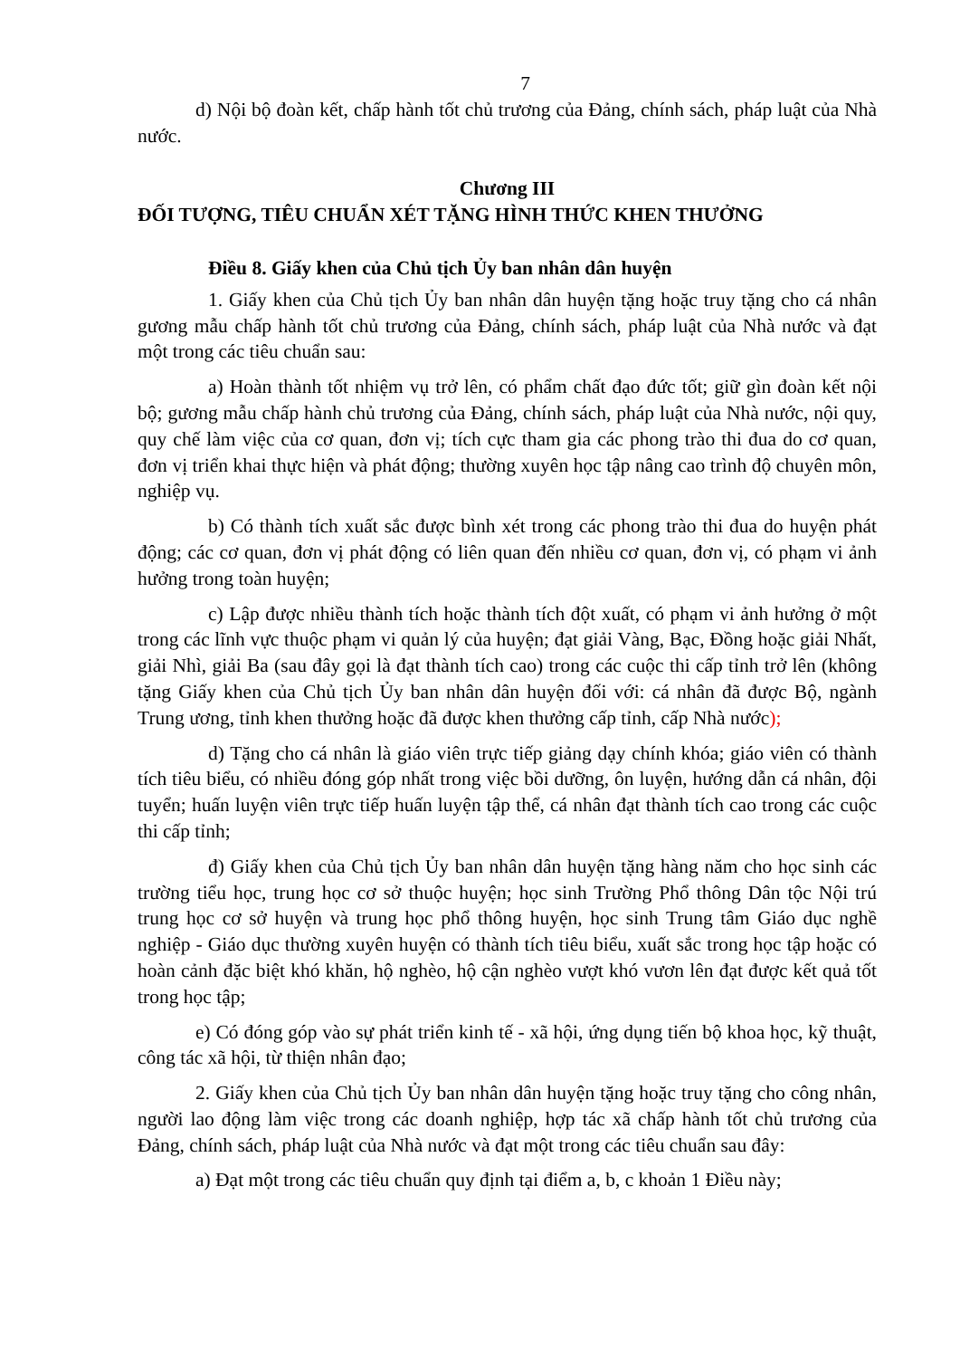7
d) Nội bộ đoàn kết, chấp hành tốt chủ trương của Đảng, chính sách, pháp luật của Nhà nước.
Chương III
ĐỐI TƯỢNG, TIÊU CHUẨN XÉT TẶNG HÌNH THỨC KHEN THƯỞNG
Điều 8. Giấy khen của Chủ tịch Ủy ban nhân dân huyện
1. Giấy khen của Chủ tịch Ủy ban nhân dân huyện tặng hoặc truy tặng cho cá nhân gương mẫu chấp hành tốt chủ trương của Đảng, chính sách, pháp luật của Nhà nước và đạt một trong các tiêu chuẩn sau:
a) Hoàn thành tốt nhiệm vụ trở lên, có phẩm chất đạo đức tốt; giữ gìn đoàn kết nội bộ; gương mẫu chấp hành chủ trương của Đảng, chính sách, pháp luật của Nhà nước, nội quy, quy chế làm việc của cơ quan, đơn vị; tích cực tham gia các phong trào thi đua do cơ quan, đơn vị triển khai thực hiện và phát động; thường xuyên học tập nâng cao trình độ chuyên môn, nghiệp vụ.
b) Có thành tích xuất sắc được bình xét trong các phong trào thi đua do huyện phát động; các cơ quan, đơn vị phát động có liên quan đến nhiều cơ quan, đơn vị, có phạm vi ảnh hưởng trong toàn huyện;
c) Lập được nhiều thành tích hoặc thành tích đột xuất, có phạm vi ảnh hưởng ở một trong các lĩnh vực thuộc phạm vi quản lý của huyện; đạt giải Vàng, Bạc, Đồng hoặc giải Nhất, giải Nhì, giải Ba (sau đây gọi là đạt thành tích cao) trong các cuộc thi cấp tỉnh trở lên (không tặng Giấy khen của Chủ tịch Ủy ban nhân dân huyện đối với: cá nhân đã được Bộ, ngành Trung ương, tỉnh khen thưởng hoặc đã được khen thưởng cấp tỉnh, cấp Nhà nước);
d) Tặng cho cá nhân là giáo viên trực tiếp giảng dạy chính khóa; giáo viên có thành tích tiêu biểu, có nhiều đóng góp nhất trong việc bồi dưỡng, ôn luyện, hướng dẫn cá nhân, đội tuyển; huấn luyện viên trực tiếp huấn luyện tập thể, cá nhân đạt thành tích cao trong các cuộc thi cấp tỉnh;
đ) Giấy khen của Chủ tịch Ủy ban nhân dân huyện tặng hàng năm cho học sinh các trường tiểu học, trung học cơ sở thuộc huyện; học sinh Trường Phổ thông Dân tộc Nội trú trung học cơ sở huyện và trung học phổ thông huyện, học sinh Trung tâm Giáo dục nghề nghiệp - Giáo dục thường xuyên huyện có thành tích tiêu biểu, xuất sắc trong học tập hoặc có hoàn cảnh đặc biệt khó khăn, hộ nghèo, hộ cận nghèo vượt khó vươn lên đạt được kết quả tốt trong học tập;
e) Có đóng góp vào sự phát triển kinh tế - xã hội, ứng dụng tiến bộ khoa học, kỹ thuật, công tác xã hội, từ thiện nhân đạo;
2. Giấy khen của Chủ tịch Ủy ban nhân dân huyện tặng hoặc truy tặng cho công nhân, người lao động làm việc trong các doanh nghiệp, hợp tác xã chấp hành tốt chủ trương của Đảng, chính sách, pháp luật của Nhà nước và đạt một trong các tiêu chuẩn sau đây:
a) Đạt một trong các tiêu chuẩn quy định tại điểm a, b, c khoản 1 Điều này;